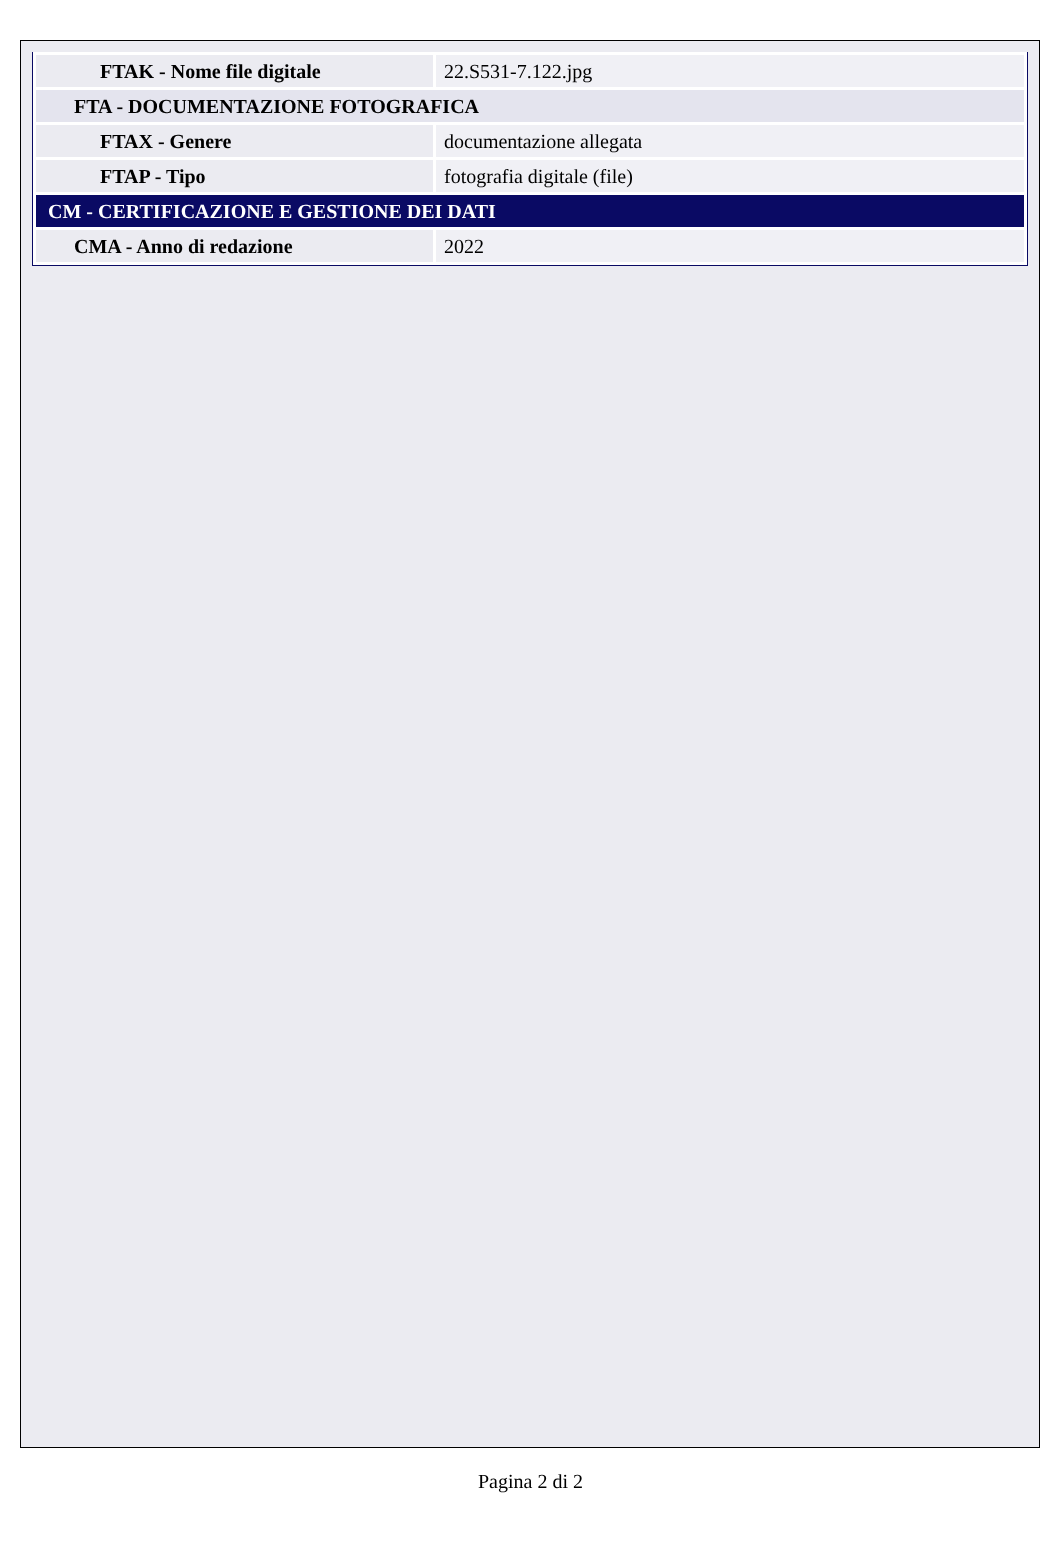| FTAK - Nome file digitale | 22.S531-7.122.jpg |
| FTA - DOCUMENTAZIONE FOTOGRAFICA | |
| FTAX - Genere | documentazione allegata |
| FTAP - Tipo | fotografia digitale (file) |
| CM - CERTIFICAZIONE E GESTIONE DEI DATI | |
| CMA - Anno di redazione | 2022 |
Pagina 2 di 2